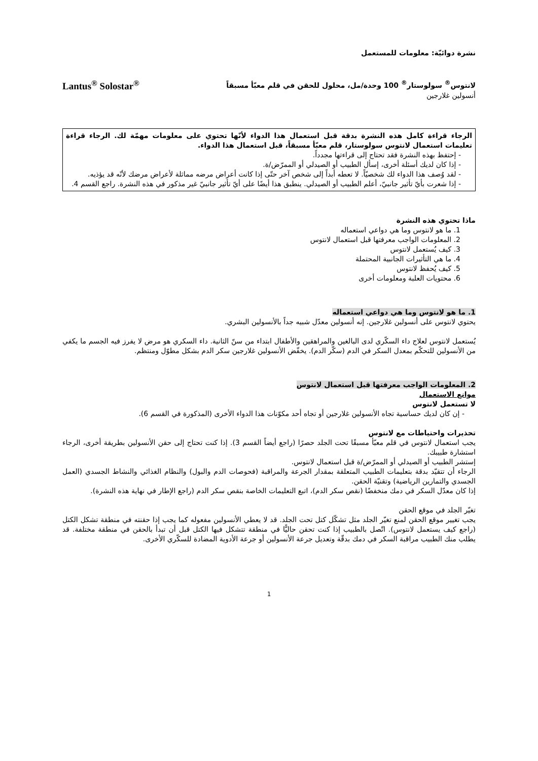نشرة دوائيّة: معلومات للمستعمل
لانتوس<sup>®</sup> سولوستار<sup>®</sup> 100 وحدة/مل، محلول للحقن في قلم معبّأ مسبقاً
Lantus<sup>®</sup> Solostar<sup>®</sup>
أنسولين غلارجين
الرجاء قراءة كامل هذه النشرة بدقة قبل استعمال هذا الدواء لأنّها تحتوي على معلومات مهمّة لك. الرجاء قراءة تعليمات استعمال لانتوس سولوستار، قلم معبّأ مسبقاً، قبل استعمال هذا الدواء.
- إحتفظ بهذه النشرة فقد تحتاج إلى قراءتها مجدداً.
- إذا كان لديك أسئلة أخرى، إسأل الطبيب أو الصيدلي أو الممرّض/ة.
- لقد وُصف هذا الدواء لك شخصيّاً. لا تعطه أبداً إلى شخص آخر حتّى إذا كانت أعراض مرضه مماثلة لأعراض مرضك لأنّه قد يؤذيه.
- إذا شعرت بأيّ تأثير جانبيّ، أعلم الطبيب أو الصيدلي. ينطبق هذا أيضًا على أيّ تأثير جانبيّ غير مذكور في هذه النشرة. راجع القسم 4.
ماذا تحتوي هذه النشرة
1. ما هو لانتوس وما هي دواعي استعماله
2. المعلومات الواجب معرفتها قبل استعمال لانتوس
3. كيف يُستعمل لانتوس
4. ما هي التأثيرات الجانبية المحتملة
5. كيف يُحفظ لانتوس
6. محتويات العلبة ومعلومات أخرى
1. ما هو لانتوس وما هي دواعي استعماله
يحتوي لانتوس على أنسولين غلارجين. إنه أنسولين معدّل شبيه جداً بالأنسولين البشري.
يُستعمل لانتوس لعلاج داء السكّري لدى البالغين والمراهقين والأطفال ابتداء من سنّ الثانية. داء السكري هو مرض لا يفرز فيه الجسم ما يكفي من الأنسولين للتحكّم بمعدل السكر في الدم (سكّر الدم). يخفّض الأنسولين غلارجين سكر الدم بشكل مطوّل ومنتظم.
2. المعلومات الواجب معرفتها قبل استعمال لانتوس
موانع الاستعمال
لا تستعمل لانتوس
- إن كان لديك حساسية تجاه الأنسولين غلارجين أو تجاه أحد مكوّنات هذا الدواء الأخرى (المذكورة في القسم 6).
تحذيرات واحتياطات مع لانتوس
يجب استعمال لانتوس في قلم معبّأ مسبقًا تحت الجلد حصرًا (راجع أيضاً القسم 3). إذا كنت تحتاج إلى حقن الأنسولين بطريقة أخرى، الرجاء استشارة طبيبك.
إستشر الطبيب أو الصيدلي أو الممرّض/ة قبل استعمال لانتوس.
الرجاء أن تتقيّد بدقة بتعليمات الطبيب المتعلقة بمقدار الجرعة والمراقبة (فحوصات الدم والبول) والنظام الغذائي والنشاط الجسدي (العمل الجسدي والتمارين الرياضية) وتقنيّة الحقن.
إذا كان معدّل السكر في دمك منخفضًا (نقص سكر الدم)، اتبع التعليمات الخاصة بنقص سكر الدم (راجع الإطار في نهاية هذه النشرة).
تغيّر الجلد في موقع الحقن
يجب تغيير موقع الحقن لمنع تغيّر الجلد مثل تشكّل كتل تحت الجلد. قد لا يعطي الأنسولين مفعوله كما يجب إذا حقنته في منطقة تشكل الكتل (راجع كيف يستعمل لانتوس). اتّصل بالطبيب إذا كنت تحقن حاليًّا في منطقة تتشكل فيها الكتل قبل أن تبدأ بالحقن في منطقة مختلفة. قد يطلب منك الطبيب مراقبة السكر في دمك بدقّة وتعديل جرعة الأنسولين أو جرعة الأدوية المضادة للسكّري الأخرى.
1